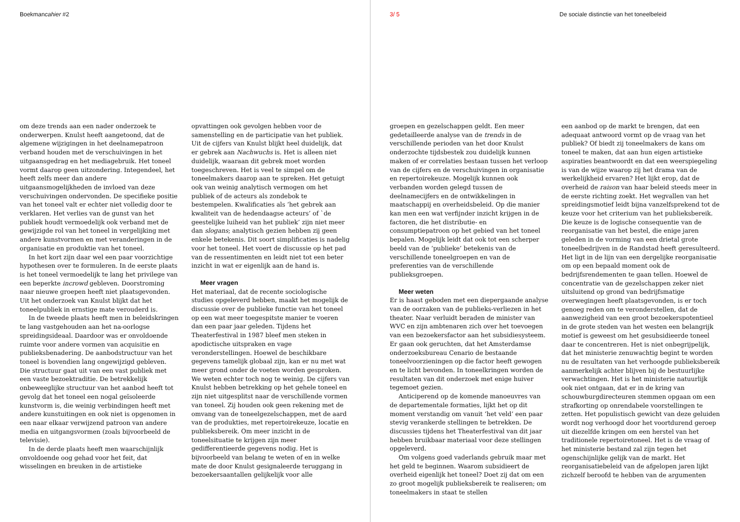Boekmancahier #2 3/ 5
De sociale distinctie van het toneelbeleid
om deze trends aan een nader onderzoek te onderwerpen. Knulst heeft aangetoond, dat de algemene wijzigingen in het deelnamepatroon verband houden met de verschuivingen in het uitgaansgedrag en het mediagebruik. Het toneel vormt daarop geen uitzondering. Integendeel, het heeft zelfs meer dan andere uitgaansmogelijkheden de invloed van deze verschuivingen ondervonden. De specifieke positie van het toneel valt er echter niet volledig door te verklaren. Het verlies van de gunst van het publiek houdt vermoedelijk ook verband met de gewijzigde rol van het toneel in vergelijking met andere kunstvormen en met veranderingen in de organisatie en produktie van het toneel.
In het kort zijn daar wel een paar voorzichtige hypothesen over te formuleren. In de eerste plaats is het toneel vermoedelijk te lang het privilege van een beperkte incrowd gebleven. Doorstroming naar nieuwe groepen heeft niet plaatsgevonden. Uit het onderzoek van Knulst blijkt dat het toneelpubliek in ernstige mate verouderd is.
In de tweede plaats heeft men in beleidskringen te lang vastgehouden aan het na-oorlogse spreidingsideaal. Daardoor was er onvoldoende ruimte voor andere vormen van acquisitie en publieksbenadering. De aanbodstructuur van het toneel is bovendien lang ongewijzigd gebleven. Die structuur gaat uit van een vast publiek met een vaste bezoektraditie. De betrekkelijk onbeweeglijke structuur van het aanbod heeft tot gevolg dat het toneel een nogal geïsoleerde kunstvorm is, die weinig verbindingen heeft met andere kunstuitingen en ook niet is opgenomen in een naar elkaar verwijzend patroon van andere media en uitgangsvormen (zoals bijvoorbeeld de televisie).
In de derde plaats heeft men waarschijnlijk onvoldoende oog gehad voor het feit, dat wisselingen en breuken in de artistieke
opvattingen ook gevolgen hebben voor de samenstelling en de participatie van het publiek. Uit de cijfers van Knulst blijkt heel duidelijk, dat er gebrek aan Nachwuchs is. Het is alleen niet duidelijk, waaraan dit gebrek moet worden toegeschreven. Het is veel te simpel om de toneelmakers daarop aan te spreken. Het getuigt ook van weinig analytisch vermogen om het publiek of de acteurs als zondebok te bestempelen. Kwalificaties als ‘het gebrek aan kwaliteit van de hedendaagse acteurs’ of `de geestelijke luiheid van het publiek’ zijn niet meer dan slogans; analytisch gezien hebben zij geen enkele betekenis. Dit soort simplificaties is nadelig voor het toneel. Het voert de discussie op het pad van de ressentimenten en leidt niet tot een beter inzicht in wat er eigenlijk aan de hand is.
Meer vragen
Het materiaal, dat de recente sociologische studies opgeleverd hebben, maakt het mogelijk de discussie over de publieke functie van het toneel op een wat meer toegespitste manier te voeren dan een paar jaar geleden. Tijdens het Theaterfestival in 1987 bleef men steken in apodictische uitspraken en vage veronderstellingen. Hoewel de beschikbare gegevens tamelijk globaal zijn, kan er nu met wat meer grond onder de voeten worden gesproken. We weten echter toch nog te weinig. De cijfers van Knulst hebben betrekking op het gehele toneel en zijn niet uitgesplitst naar de verschillende vormen van toneel. Zij houden ook geen rekening met de omvang van de toneelgezelschappen, met de aard van de produkties, met repertoirekeuze, locatie en publieksbereik. Om meer inzicht in de toneelsituatie te krijgen zijn meer gedifferentieerde gegevens nodig. Het is bijvoorbeeld van belang te weten of en in welke mate de door Knulst gesignaleerde teruggang in bezoekersaantallen gelijkelijk voor alle
groepen en gezelschappen geldt. Een meer gedetailleerde analyse van de trends in de verschillende perioden van het door Knulst onderzochte tijdsbestek zou duidelijk kunnen maken of er correlaties bestaan tussen het verloop van de cijfers en de verschuivingen in organisatie en repertoirekeuze. Mogelijk kunnen ook verbanden worden gelegd tussen de deelnamecijfers en de ontwikkelingen in maatschappij en overheidsbeleid. Op die manier kan men een wat verfijnder inzicht krijgen in de factoren, die het distributie- en consumptiepatroon op het gebied van het toneel bepalen. Mogelijk leidt dat ook tot een scherper beeld van de ‘publieke’ betekenis van de verschillende toneelgroepen en van de preferenties van de verschillende publieksgroepen.
Meer weten
Er is haast geboden met een diepergaande analyse van de oorzaken van de publieks-verliezen in het theater. Naar verluidt beraden de minister van WVC en zijn ambtenaren zich over het toevoegen van een bezoekersfactor aan het subsidiesysteem. Er gaan ook geruchten, dat het Amsterdamse onderzoeksbureau Cenario de bestaande toneelvoorzieningen op die factor heeft gewogen en te licht bevonden. In toneelkringen worden de resultaten van dit onderzoek met enige huiver tegemoet gezien.
Anticiperend op de komende manoeuvres van de departementale formaties, lijkt het op dit moment verstandig om vanuit ‘het veld’ een paar stevig verankerde stellingen te betrekken. De discussies tijdens het Theaterfestival van dit jaar hebben bruikbaar materiaal voor deze stellingen opgeleverd.
Om volgens goed vaderlands gebruik maar met het geld te beginnen. Waarom subsidieert de overheid eigenlijk het toneel? Doet zij dat om een zo groot mogelijk publieksbereik te realiseren; om toneelmakers in staat te stellen
een aanbod op de markt te brengen, dat een adequaat antwoord vormt op de vraag van het publiek? Of biedt zij toneelmakers de kans om toneel te maken, dat aan hun eigen artistieke aspiraties beantwoordt en dat een weerspiegeling is van de wijze waarop zij het drama van de werkelijkheid ervaren? Het lijkt erop, dat de overheid de raison van haar beleid steeds meer in de eerste richting zoekt. Het wegvallen van het spreidingsmotief leidt bijna vanzelfsprekend tot de keuze voor het criterium van het publieksbereik. Die keuze is de logische consequentie van de reorganisatie van het bestel, die enige jaren geleden in de vorming van een drietal grote toneelbedrijven in de Randstad heeft geresulteerd. Het ligt in de lijn van een dergelijke reorganisatie om op een bepaald moment ook de bedrijfsrendementen te gaan tellen. Hoewel de concentratie van de gezelschappen zeker niet uitsluitend op grond van bedrijfsmatige overwegingen heeft plaatsgevonden, is er toch genoeg reden om te veronderstellen, dat de aanwezigheid van een groot bezoekerspotentieel in de grote steden van het westen een belangrijk motief is geweest om het gesubsidieerde toneel daar te concentreren. Het is niet onbegrijpelijk, dat het ministerie zenuwachtig begint te worden nu de resultaten van het verhoogde publieksbereik aanmerkelijk achter blijven bij de bestuurlijke verwachtingen. Het is het ministerie natuurlijk ook niet ontgaan, dat er in de kring van schouwburgdirecteuren stemmen opgaan om een strafkorting op onrendabele voorstellingen te zetten. Het populistisch gewicht van deze geluiden wordt nog verhoogd door het voortdurend geroep uit diezelfde kringen om een herstel van het traditionele repertoiretoneel. Het is de vraag of het ministerie bestand zal zijn tegen het ogenschijnlijke gelijk van de markt. Het reorganisatiebeleid van de afgelopen jaren lijkt zichzelf beroofd te hebben van de argumenten